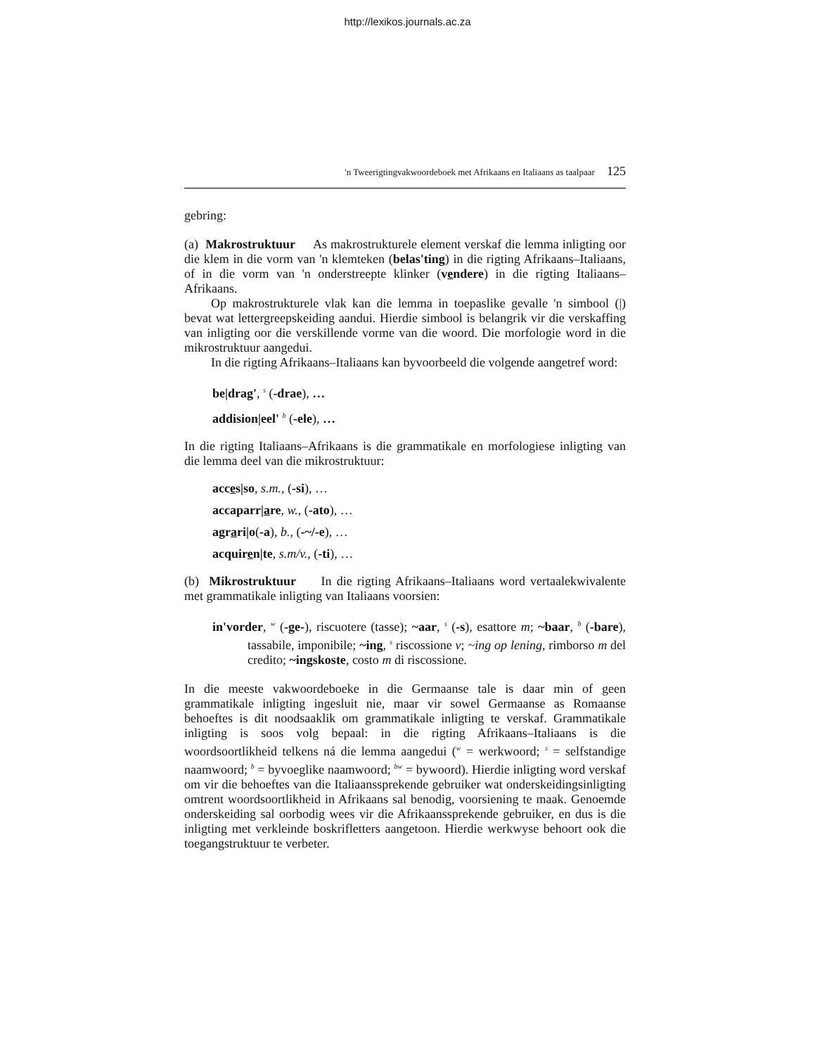http://lexikos.journals.ac.za
'n Tweerigtingvakwoordeboek met Afrikaans en Italiaans as taalpaar 125
gebring:
(a) Makrostruktuur As makrostrukturele element verskaf die lemma inligting oor die klem in die vorm van 'n klemteken (belas'ting) in die rigting Afrikaans–Italiaans, of in die vorm van 'n onderstreepte klinker (vendere) in die rigting Italiaans–Afrikaans.
Op makrostrukturele vlak kan die lemma in toepaslike gevalle 'n simbool (|) bevat wat lettergreepskeiding aandui. Hierdie simbool is belangrik vir die verskaffing van inligting oor die verskillende vorme van die woord. Die morfologie word in die mikrostruktuur aangedui.
In die rigting Afrikaans–Italiaans kan byvoorbeeld die volgende aangetref word:
be|drag', <sup>s</sup> (-drae), …
addision|eel' <sup>b</sup> (-ele), …
In die rigting Italiaans–Afrikaans is die grammatikale en morfologiese inligting van die lemma deel van die mikrostruktuur:
acces|so, s.m., (-si), …
accaparr|are, w., (-ato), …
agrari|o(-a), b., (-~/-e), …
acquiren|te, s.m/v., (-ti), …
(b) Mikrostruktuur In die rigting Afrikaans–Italiaans word vertaalekwivalente met grammatikale inligting van Italiaans voorsien:
in'vorder, <sup>w</sup> (-ge-), riscuotere (tasse); ~aar, <sup>s</sup> (-s), esattore m; ~baar, <sup>b</sup> (-bare), tassabile, imponibile; ~ing, <sup>s</sup> riscossione v; ~ing op lening, rimborso m del credito; ~ingskoste, costo m di riscossione.
In die meeste vakwoordeboeke in die Germaanse tale is daar min of geen grammatikale inligting ingesluit nie, maar vir sowel Germaanse as Romaanse behoeftes is dit noodsaaklik om grammatikale inligting te verskaf. Grammatikale inligting is soos volg bepaal: in die rigting Afrikaans–Italiaans is die woordsoortlikheid telkens ná die lemma aangedui (<sup>w</sup> = werkwoord; <sup>s</sup> = selfstandige naamwoord; <sup>b</sup> = byvoeglike naamwoord; <sup>bw</sup> = bywoord). Hierdie inligting word verskaf om vir die behoeftes van die Italiaanssprekende gebruiker wat onderskeidingsinligting omtrent woordsoortlikheid in Afrikaans sal benodig, voorsiening te maak. Genoemde onderskeiding sal oorbodig wees vir die Afrikaanssprekende gebruiker, en dus is die inligting met verkleinde boskrifletters aangetoon. Hierdie werkwyse behoort ook die toegangstruktuur te verbeter.